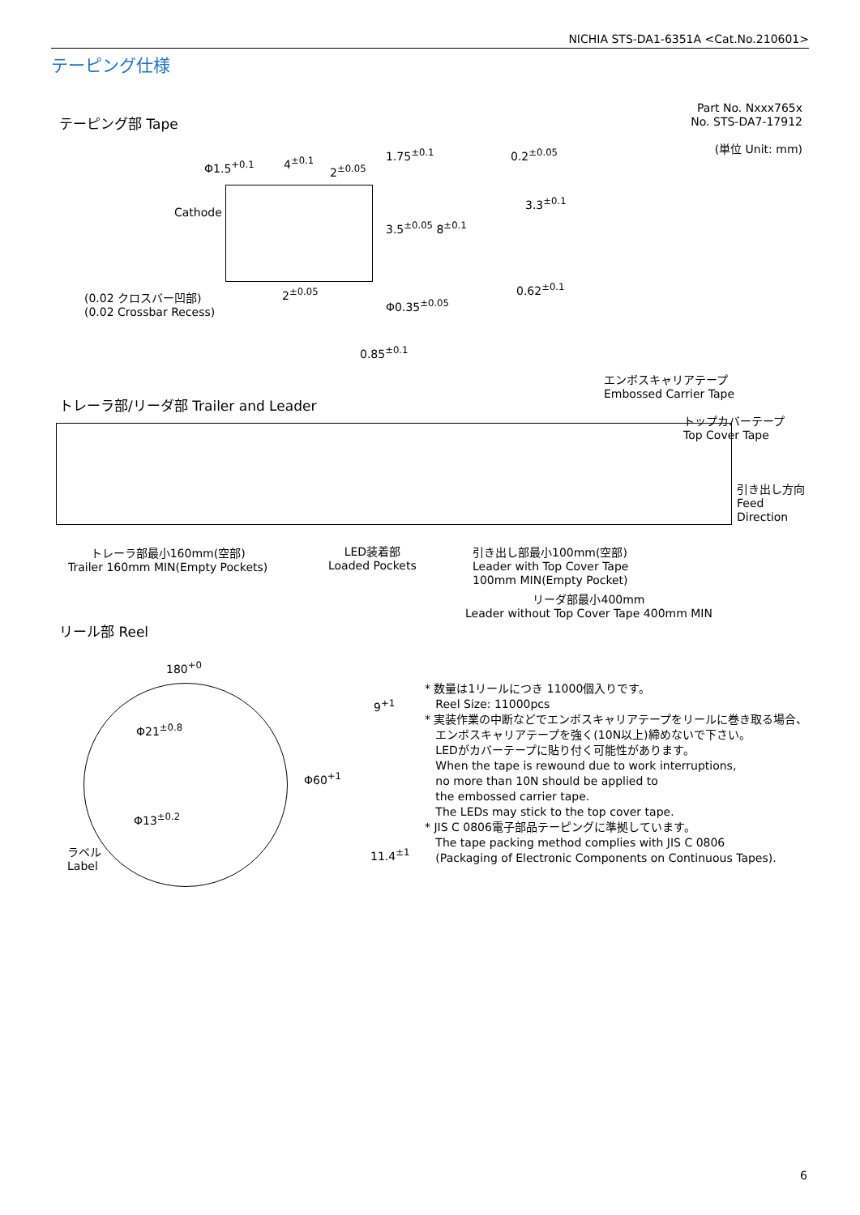NICHIA STS-DA1-6351A <Cat.No.210601>
テーピング仕様
テーピング部 Tape
Part No. Nxxx765x
No. STS-DA7-17912
(単位 Unit: mm)
Φ1.5<sup>+0.1</sup> 4<sup>±0.1</sup>
2<sup>±0.05</sup>
1.75<sup>±0.1</sup>
Cathode
3.5<sup>±0.05</sup> 8<sup>±0.1</sup>
0.2<sup>±0.05</sup>
3.3<sup>±0.1</sup>
0.62<sup>±0.1</sup>
2<sup>±0.05</sup>
Φ0.35<sup>±0.05</sup>
(0.02 クロスバー凹部)
(0.02 Crossbar Recess)
0.85<sup>±0.1</sup>
エンボスキャリアテープ
Embossed Carrier Tape
トレーラ部/リーダ部 Trailer and Leader
トップカバーテープ
Top Cover Tape
引き出し方向
Feed
Direction
トレーラ部最小160mm(空部)
Trailer 160mm MIN(Empty Pockets)
LED装着部
Loaded Pockets
引き出し部最小100mm(空部)
Leader with Top Cover Tape
100mm MIN(Empty Pocket)
リーダ部最小400mm
Leader without Top Cover Tape 400mm MIN
リール部 Reel
180<sup>+0</sup>
Φ21<sup>±0.8</sup>
Φ13<sup>±0.2</sup>
ラベル
Label
Φ60<sup>+1</sup>
9<sup>+1</sup>
11.4<sup>±1</sup>
* 数量は1リールにつき 11000個入りです。
Reel Size: 11000pcs
* 実装作業の中断などでエンボスキャリアテープをリールに巻き取る場合、
エンボスキャリアテープを強く(10N以上)締めないで下さい。
LEDがカバーテープに貼り付く可能性があります。
When the tape is rewound due to work interruptions,
no more than 10N should be applied to
the embossed carrier tape.
The LEDs may stick to the top cover tape.
* JIS C 0806電子部品テーピングに準拠しています。
The tape packing method complies with JIS C 0806
(Packaging of Electronic Components on Continuous Tapes).
6